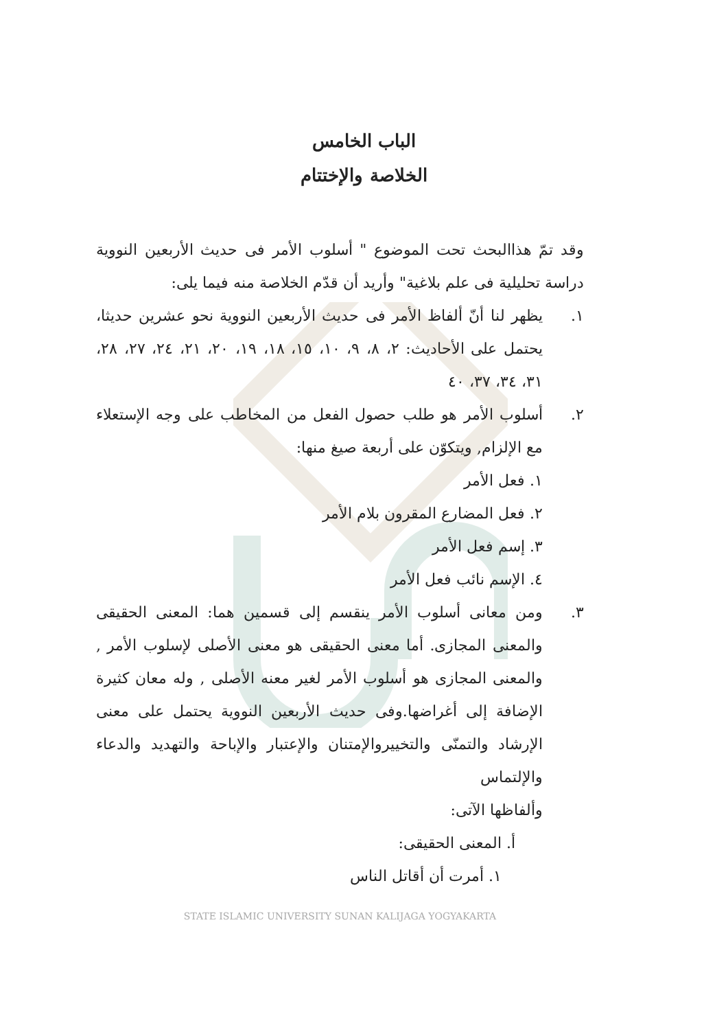الباب الخامس
الخلاصة والإختتام
وقد تمّ هذاالبحث تحت الموضوع " أسلوب الأمر فى حديث الأربعين النووية دراسة تحليلية فى علم بلاغية" وأريد أن قدّم الخلاصة منه فيما يلى:
١. يظهر لنا أنّ ألفاظ الأمر فى حديث الأربعين النووية نحو عشرين حديثا، يحتمل على الأحاديث: ٢، ٨، ٩، ١٠، ١٥، ١٨، ١٩، ٢٠، ٢١، ٢٤، ٢٧، ٢٨، ٣١، ٣٤، ٣٧، ٤٠
٢. أسلوب الأمر هو طلب حصول الفعل من المخاطب على وجه الإستعلاء مع الإلزام, ويتكوّن على أربعة صيغ منها:
١. فعل الأمر
٢. فعل المضارع المقرون بلام الأمر
٣. إسم فعل الأمر
٤. الإسم نائب فعل الأمر
٣. ومن معانى أسلوب الأمر ينقسم إلى قسمين هما: المعنى الحقيقى والمعنى المجازى. أما معنى الحقيقى هو معنى الأصلى لإسلوب الأمر , والمعنى المجازى هو أسلوب الأمر لغير معنه الأصلى , وله معان كثيرة الإضافة إلى أغراضها.وفى حديث الأربعين النووية يحتمل على معنى الإرشاد والتمنّى والتخييروالإمتنان والإعتبار والإباحة والتهديد والدعاء والإلتماس
وألفاظها الآتى:
أ. المعنى الحقيقى:
١. أمرت أن أقاتل الناس
STATE ISLAMIC UNIVERSITY SUNAN KALIJAGA YOGYAKARTA